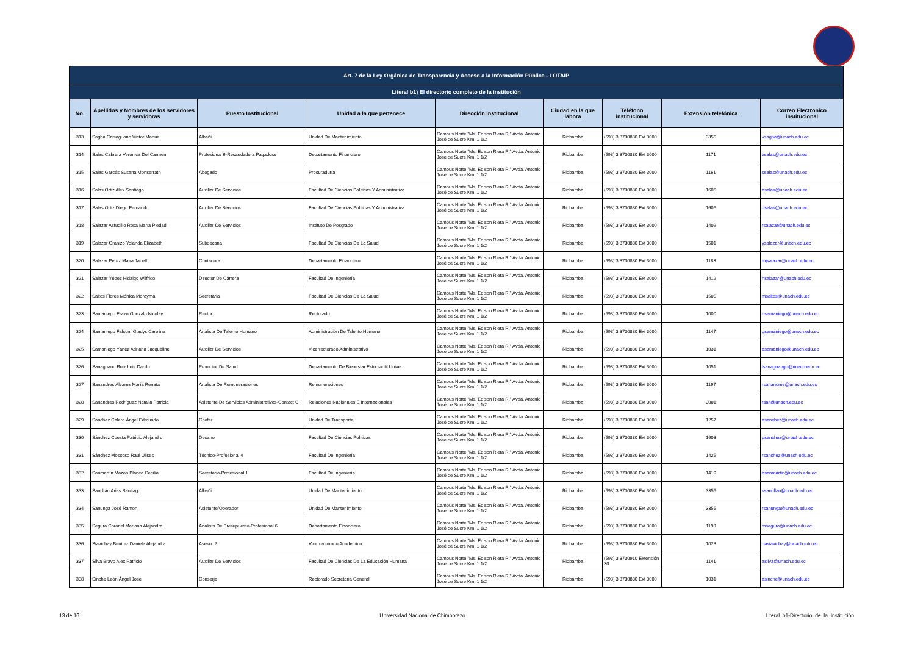| Art. 7 de la Ley Orgánica de Transparencia y Acceso a la Información Pública - LOTAIP | | | | | | | | |
| --- | --- | --- | --- | --- | --- | --- | --- | --- |
| Literal b1) El directorio completo de la institución | | | | | | | | |
| No. | Apellidos y Nombres de los servidores y servidoras | Puesto Institucional | Unidad a la que pertenece | Dirección institucional | Ciudad en la que labora | Teléfono institucional | Extensión telefónica | Correo Electrónico institucional |
| 313 | Sagba Caisaguano Víctor Manuel | Albañil | Unidad De Mantenimiento | Campus Norte "Ms. Edison Riera R." Avda. Antonio José de Sucre Km. 1 1/2 | Riobamba | (593) 3 3730880 Ext 3000 | 3355 | vsagba@unach.edu.ec |
| 314 | Salas Cabrera Verónica Del Carmen | Profesional 6-Recaudadora Pagadora | Departamento Financiero | Campus Norte "Ms. Edison Riera R." Avda. Antonio José de Sucre Km. 1 1/2 | Riobamba | (593) 3 3730880 Ext 3000 | 1171 | vsalas@unach.edu.ec |
| 315 | Salas Garcés Susana Monserrath | Abogado | Procuraduría | Campus Norte "Ms. Edison Riera R." Avda. Antonio José de Sucre Km. 1 1/2 | Riobamba | (593) 3 3730880 Ext 3000 | 1161 | ssalas@unach.edu.ec |
| 316 | Salas Ortiz Alex Santiago | Auxiliar De Servicios | Facultad De Ciencias Políticas Y Administrativa | Campus Norte "Ms. Edison Riera R." Avda. Antonio José de Sucre Km. 1 1/2 | Riobamba | (593) 3 3730880 Ext 3000 | 1605 | asalas@unach.edu.ec |
| 317 | Salas Ortiz Diego Fernando | Auxiliar De Servicios | Facultad De Ciencias Políticas Y Administrativa | Campus Norte "Ms. Edison Riera R." Avda. Antonio José de Sucre Km. 1 1/2 | Riobamba | (593) 3 3730880 Ext 3000 | 1605 | dsalas@unach.edu.ec |
| 318 | Salazar Astudillo Rosa María Piedad | Auxiliar De Servicios | Instituto De Posgrado | Campus Norte "Ms. Edison Riera R." Avda. Antonio José de Sucre Km. 1 1/2 | Riobamba | (593) 3 3730880 Ext 3000 | 1409 | rsalazar@unach.edu.ec |
| 319 | Salazar Granizo Yolanda Elizabeth | Subdecana | Facultad De Ciencias De La Salud | Campus Norte "Ms. Edison Riera R." Avda. Antonio José de Sucre Km. 1 1/2 | Riobamba | (593) 3 3730880 Ext 3000 | 1501 | ysalazar@unach.edu.ec |
| 320 | Salazar Pérez Maira Janeth | Contadora | Departamento Financiero | Campus Norte "Ms. Edison Riera R." Avda. Antonio José de Sucre Km. 1 1/2 | Riobamba | (593) 3 3730880 Ext 3000 | 1183 | mjsalazar@unach.edu.ec |
| 321 | Salazar Yépez Hidalgo Wilfrido | Director De Carrera | Facultad De Ingeniería | Campus Norte "Ms. Edison Riera R." Avda. Antonio José de Sucre Km. 1 1/2 | Riobamba | (593) 3 3730880 Ext 3000 | 1412 | hsalazar@unach.edu.ec |
| 322 | Saltos Flores Mónica Morayma | Secretaria | Facultad De Ciencias De La Salud | Campus Norte "Ms. Edison Riera R." Avda. Antonio José de Sucre Km. 1 1/2 | Riobamba | (593) 3 3730880 Ext 3000 | 1505 | msaltos@unach.edu.ec |
| 323 | Samaniego Erazo Gonzalo Nicolay | Rector | Rectorado | Campus Norte "Ms. Edison Riera R." Avda. Antonio José de Sucre Km. 1 1/2 | Riobamba | (593) 3 3730880 Ext 3000 | 1000 | nsamaniego@unach.edu.ec |
| 324 | Samaniego Falconí Gladys Carolina | Analista De Talento Humano | Administración De Talento Humano | Campus Norte "Ms. Edison Riera R." Avda. Antonio José de Sucre Km. 1 1/2 | Riobamba | (593) 3 3730880 Ext 3000 | 1147 | gsamaniego@unach.edu.ec |
| 325 | Samaniego Yánez Adriana Jacqueline | Auxiliar De Servicios | Vicerrectorado Administrativo | Campus Norte "Ms. Edison Riera R." Avda. Antonio José de Sucre Km. 1 1/2 | Riobamba | (593) 3 3730880 Ext 3000 | 1031 | asamaniego@unach.edu.ec |
| 326 | Sanaguano Ruiz Luis Danilo | Promotor De Salud | Departamento De Bienestar Estudiantil Unive | Campus Norte "Ms. Edison Riera R." Avda. Antonio José de Sucre Km. 1 1/2 | Riobamba | (593) 3 3730880 Ext 3000 | 1051 | lsanaguango@unach.edu.ec |
| 327 | Sanandres Álvarez María Renata | Analista De Remuneraciones | Remuneraciones | Campus Norte "Ms. Edison Riera R." Avda. Antonio José de Sucre Km. 1 1/2 | Riobamba | (593) 3 3730880 Ext 3000 | 1197 | rsanandres@unach.edu.ec |
| 328 | Sanandres Rodríguez Natalia Patricia | Asistente De Servicios Administrativos-Contact C | Relaciones Nacionales E Internacionales | Campus Norte "Ms. Edison Riera R." Avda. Antonio José de Sucre Km. 1 1/2 | Riobamba | (593) 3 3730880 Ext 3000 | 3001 | rsan@unach.edu.ec |
| 329 | Sánchez Calero Ángel Edmundo | Chofer | Unidad De Transporte | Campus Norte "Ms. Edison Riera R." Avda. Antonio José de Sucre Km. 1 1/2 | Riobamba | (593) 3 3730880 Ext 3000 | 1257 | asanchez@unach.edu.ec |
| 330 | Sánchez Cuesta Patricio Alejandro | Decano | Facultad De Ciencias Políticas | Campus Norte "Ms. Edison Riera R." Avda. Antonio José de Sucre Km. 1 1/2 | Riobamba | (593) 3 3730880 Ext 3000 | 1603 | psanchez@unach.edu.ec |
| 331 | Sánchez Moscoso Raúl Ulises | Técnico-Profesional 4 | Facultad De Ingeniería | Campus Norte "Ms. Edison Riera R." Avda. Antonio José de Sucre Km. 1 1/2 | Riobamba | (593) 3 3730880 Ext 3000 | 1425 | rsanchez@unach.edu.ec |
| 332 | Sanmartín Mazón Blanca Cecilia | Secretaria-Profesional 1 | Facultad De Ingeniería | Campus Norte "Ms. Edison Riera R." Avda. Antonio José de Sucre Km. 1 1/2 | Riobamba | (593) 3 3730880 Ext 3000 | 1419 | bsanmartin@unach.edu.ec |
| 333 | Santillán Arias Santiago | Albañil | Unidad De Mantenimiento | Campus Norte "Ms. Edison Riera R." Avda. Antonio José de Sucre Km. 1 1/2 | Riobamba | (593) 3 3730880 Ext 3000 | 3355 | ssantillan@unach.edu.ec |
| 334 | Sanunga José Ramon | Asistente/Operador | Unidad De Mantenimiento | Campus Norte "Ms. Edison Riera R." Avda. Antonio José de Sucre Km. 1 1/2 | Riobamba | (593) 3 3730880 Ext 3000 | 3355 | rsanunga@unach.edu.ec |
| 335 | Segura Coronel Mariana Alejandra | Analista De Presupuesto-Profesional 6 | Departamento Financiero | Campus Norte "Ms. Edison Riera R." Avda. Antonio José de Sucre Km. 1 1/2 | Riobamba | (593) 3 3730880 Ext 3000 | 1190 | msegura@unach.edu.ec |
| 336 | Siavichay Benítez Daniela Alejandra | Asesor 2 | Vicerrectorado Académico | Campus Norte "Ms. Edison Riera R." Avda. Antonio José de Sucre Km. 1 1/2 | Riobamba | (593) 3 3730880 Ext 3000 | 1023 | dasiavichay@unach.edu.ec |
| 337 | Silva Bravo Alex Patricio | Auxiliar De Servicios | Facultad De Ciencias De La Educación Humana | Campus Norte "Ms. Edison Riera R." Avda. Antonio José de Sucre Km. 1 1/2 | Riobamba | (593) 3 3730910 Extensión 30 | 1141 | asilva@unach.edu.ec |
| 338 | Sinche León Ángel José | Conserje | Rectorado Secretaria General | Campus Norte "Ms. Edison Riera R." Avda. Antonio José de Sucre Km. 1 1/2 | Riobamba | (593) 3 3730880 Ext 3000 | 1031 | asinche@unach.edu.ec |
13 de 16 Universidad Nacional de Chimborazo Literal_b1-Directorio_de_la_Institución